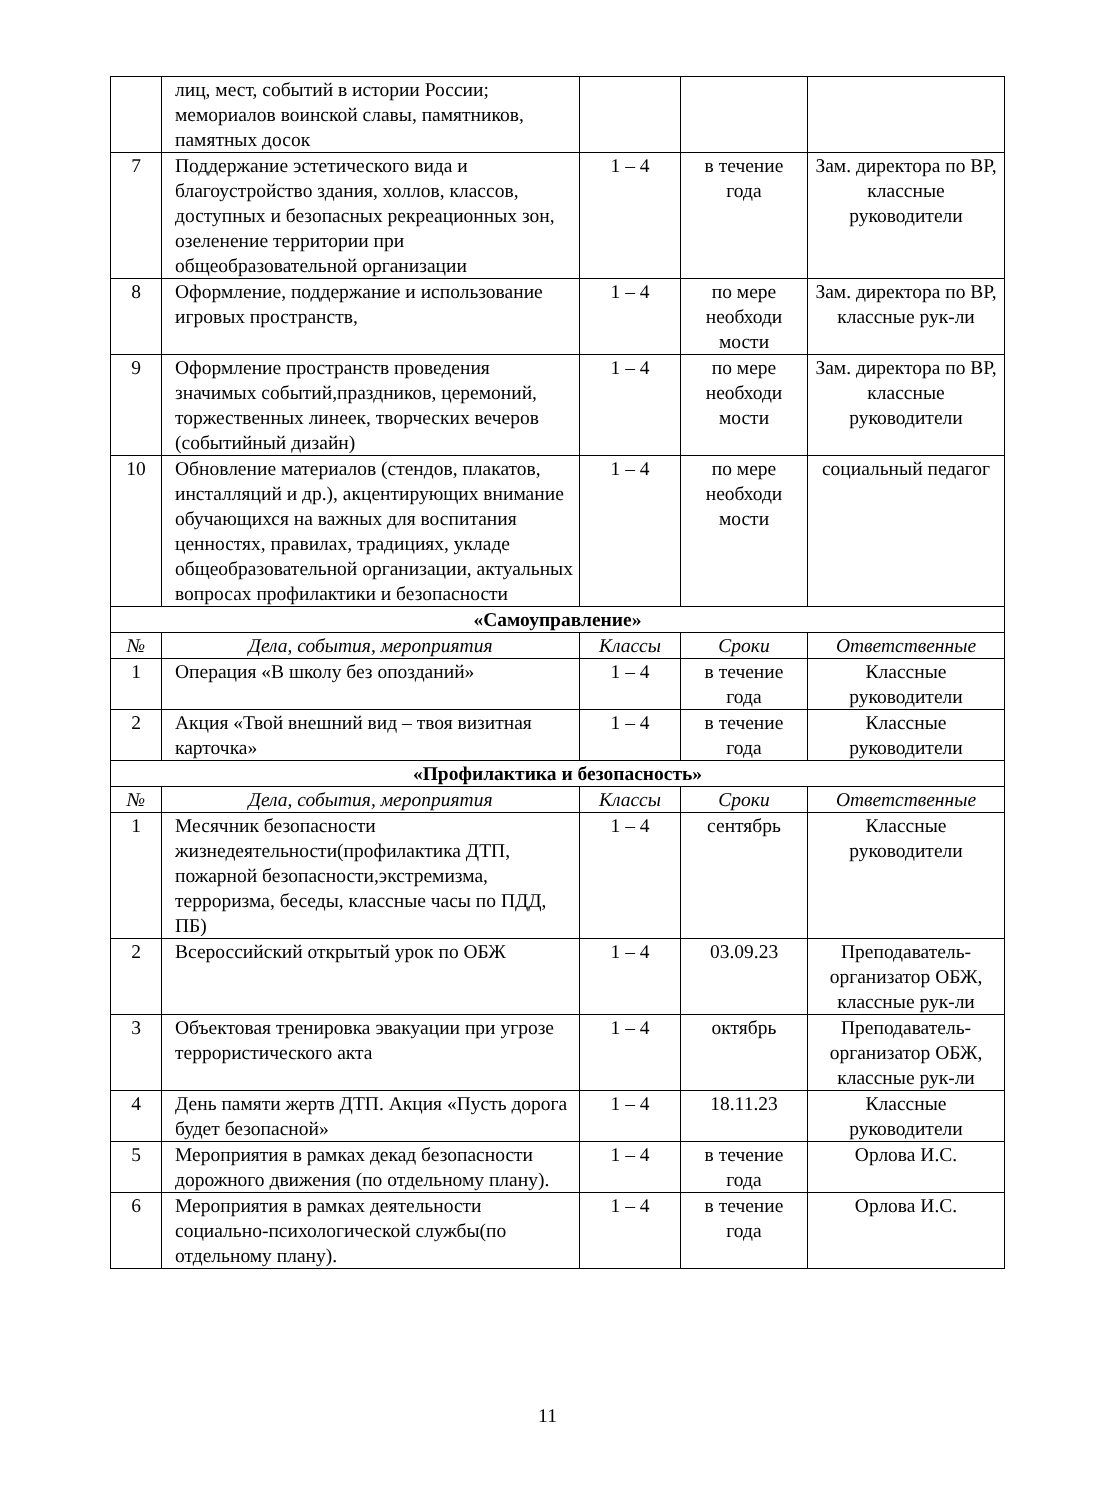| | лиц, мест, событий в истории России; мемориалов воинской славы, памятников, памятных досок | | | |
| 7 | Поддержание эстетического вида и благоустройство здания, холлов, классов, доступных и безопасных рекреационных зон, озеленение территории при общеобразовательной организации | 1 – 4 | в течение года | Зам. директора по ВР, классные руководители |
| 8 | Оформление, поддержание и использование игровых пространств, | 1 – 4 | по мере необходи мости | Зам. директора по ВР, классные рук-ли |
| 9 | Оформление пространств проведения значимых событий,праздников, церемоний, торжественных линеек, творческих вечеров (событийный дизайн) | 1 – 4 | по мере необходи мости | Зам. директора по ВР, классные руководители |
| 10 | Обновление материалов (стендов, плакатов, инсталляций и др.), акцентирующих внимание обучающихся на важных для воспитания ценностях, правилах, традициях, укладе общеобразовательной организации, актуальных вопросах профилактики и безопасности | 1 – 4 | по мере необходи мости | социальный педагог |
| «Самоуправление» | | | | |
| № | Дела, события, мероприятия | Классы | Сроки | Ответственные |
| 1 | Операция «В школу без опозданий» | 1 – 4 | в течение года | Классные руководители |
| 2 | Акция «Твой внешний вид – твоя визитная карточка» | 1 – 4 | в течение года | Классные руководители |
| «Профилактика и безопасность» | | | | |
| № | Дела, события, мероприятия | Классы | Сроки | Ответственные |
| 1 | Месячник безопасности жизнедеятельности(профилактика ДТП, пожарной безопасности,экстремизма, терроризма, беседы, классные часы по ПДД, ПБ) | 1 – 4 | сентябрь | Классные руководители |
| 2 | Всероссийский открытый урок по ОБЖ | 1 – 4 | 03.09.23 | Преподаватель-организатор ОБЖ, классные рук-ли |
| 3 | Объектовая тренировка эвакуации при угрозе террористического акта | 1 – 4 | октябрь | Преподаватель-организатор ОБЖ, классные рук-ли |
| 4 | День памяти жертв ДТП. Акция «Пусть дорога будет безопасной» | 1 – 4 | 18.11.23 | Классные руководители |
| 5 | Мероприятия в рамках декад безопасности дорожного движения (по отдельному плану). | 1 – 4 | в течение года | Орлова И.С. |
| 6 | Мероприятия в рамках деятельности социально-психологической службы(по отдельному плану). | 1 – 4 | в течение года | Орлова И.С. |
11